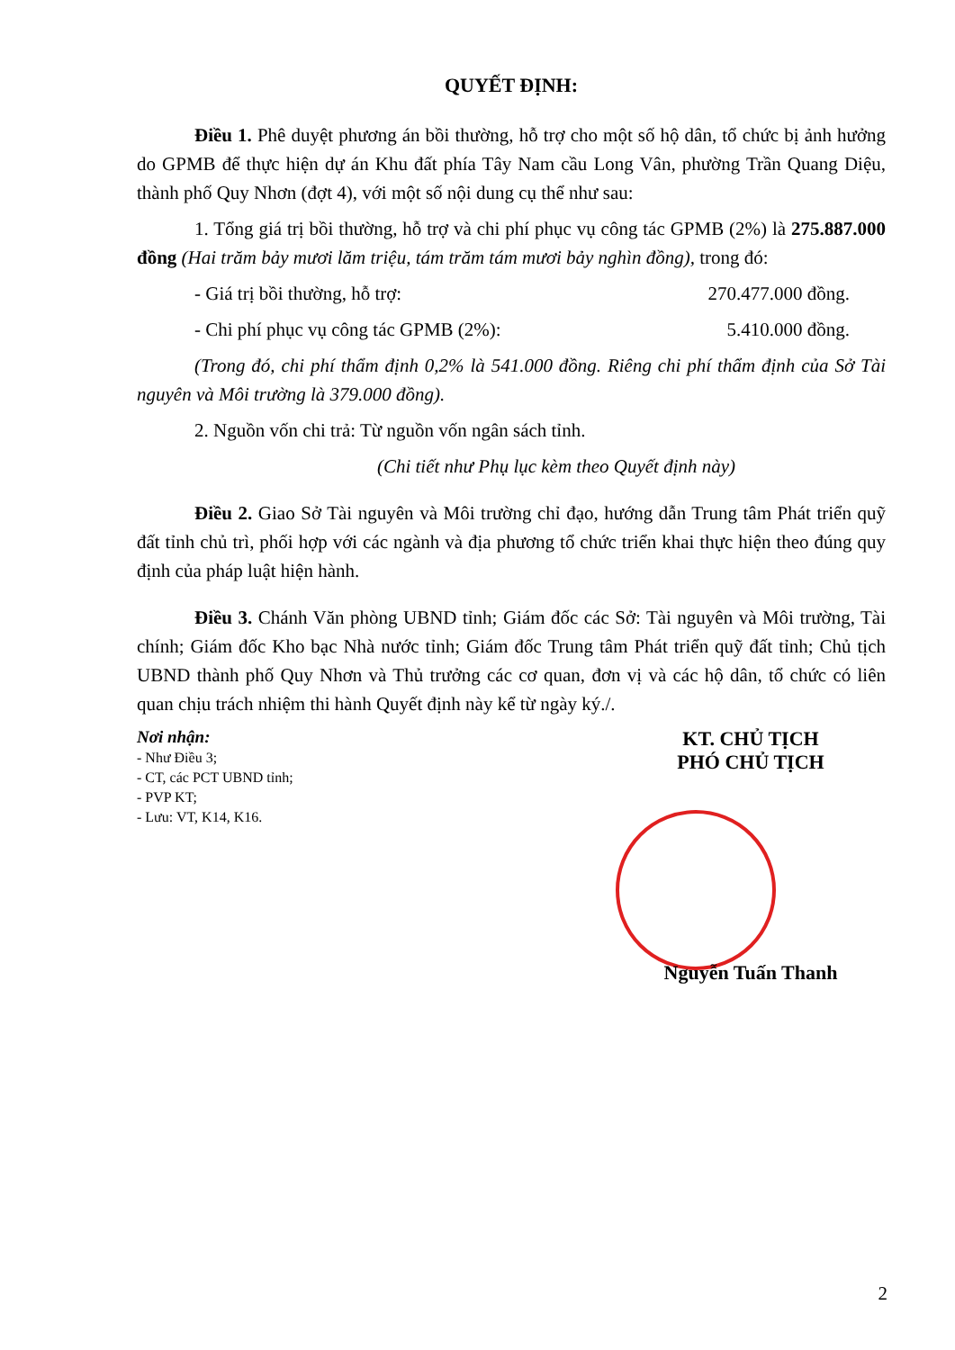QUYẾT ĐỊNH:
Điều 1. Phê duyệt phương án bồi thường, hỗ trợ cho một số hộ dân, tổ chức bị ảnh hưởng do GPMB để thực hiện dự án Khu đất phía Tây Nam cầu Long Vân, phường Trần Quang Diệu, thành phố Quy Nhơn (đợt 4), với một số nội dung cụ thể như sau:
1. Tổng giá trị bồi thường, hỗ trợ và chi phí phục vụ công tác GPMB (2%) là 275.887.000 đồng (Hai trăm bảy mươi lăm triệu, tám trăm tám mươi bảy nghìn đồng), trong đó:
- Giá trị bồi thường, hỗ trợ: 270.477.000 đồng.
- Chi phí phục vụ công tác GPMB (2%): 5.410.000 đồng.
(Trong đó, chi phí thẩm định 0,2% là 541.000 đồng. Riêng chi phí thẩm định của Sở Tài nguyên và Môi trường là 379.000 đồng).
2. Nguồn vốn chi trả: Từ nguồn vốn ngân sách tỉnh.
(Chi tiết như Phụ lục kèm theo Quyết định này)
Điều 2. Giao Sở Tài nguyên và Môi trường chỉ đạo, hướng dẫn Trung tâm Phát triển quỹ đất tỉnh chủ trì, phối hợp với các ngành và địa phương tổ chức triển khai thực hiện theo đúng quy định của pháp luật hiện hành.
Điều 3. Chánh Văn phòng UBND tỉnh; Giám đốc các Sở: Tài nguyên và Môi trường, Tài chính; Giám đốc Kho bạc Nhà nước tỉnh; Giám đốc Trung tâm Phát triển quỹ đất tỉnh; Chủ tịch UBND thành phố Quy Nhơn và Thủ trưởng các cơ quan, đơn vị và các hộ dân, tổ chức có liên quan chịu trách nhiệm thi hành Quyết định này kể từ ngày ký./.
Nơi nhận:
- Như Điều 3;
- CT, các PCT UBND tỉnh;
- PVP KT;
- Lưu: VT, K14, K16.
KT. CHỦ TỊCH
PHÓ CHỦ TỊCH
Nguyễn Tuấn Thanh
2